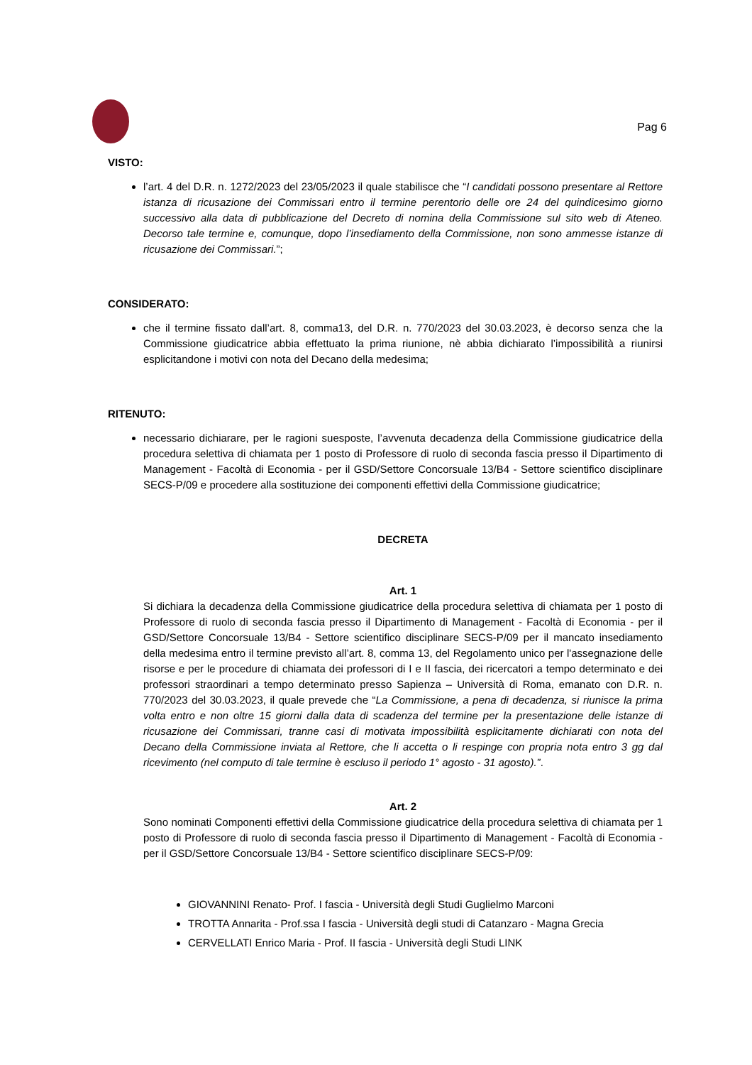Pag 6
VISTO:
l’art. 4 del D.R. n. 1272/2023 del 23/05/2023 il quale stabilisce che “I candidati possono presentare al Rettore istanza di ricusazione dei Commissari entro il termine perentorio delle ore 24 del quindicesimo giorno successivo alla data di pubblicazione del Decreto di nomina della Commissione sul sito web di Ateneo. Decorso tale termine e, comunque, dopo l’insediamento della Commissione, non sono ammesse istanze di ricusazione dei Commissari.”;
CONSIDERATO:
che il termine fissato dall’art. 8, comma13, del D.R. n. 770/2023 del 30.03.2023, è decorso senza che la Commissione giudicatrice abbia effettuato la prima riunione, nè abbia dichiarato l’impossibilità a riunirsi esplicitandone i motivi con nota del Decano della medesima;
RITENUTO:
necessario dichiarare, per le ragioni suesposte, l’avvenuta decadenza della Commissione giudicatrice della procedura selettiva di chiamata per 1 posto di Professore di ruolo di seconda fascia presso il Dipartimento di Management - Facoltà di Economia - per il GSD/Settore Concorsuale 13/B4 - Settore scientifico disciplinare SECS-P/09 e procedere alla sostituzione dei componenti effettivi della Commissione giudicatrice;
DECRETA
Art. 1
Si dichiara la decadenza della Commissione giudicatrice della procedura selettiva di chiamata per 1 posto di Professore di ruolo di seconda fascia presso il Dipartimento di Management - Facoltà di Economia - per il GSD/Settore Concorsuale 13/B4 - Settore scientifico disciplinare SECS-P/09 per il mancato insediamento della medesima entro il termine previsto all’art. 8, comma 13, del Regolamento unico per l'assegnazione delle risorse e per le procedure di chiamata dei professori di I e II fascia, dei ricercatori a tempo determinato e dei professori straordinari a tempo determinato presso Sapienza – Università di Roma, emanato con D.R. n. 770/2023 del 30.03.2023, il quale prevede che “La Commissione, a pena di decadenza, si riunisce la prima volta entro e non oltre 15 giorni dalla data di scadenza del termine per la presentazione delle istanze di ricusazione dei Commissari, tranne casi di motivata impossibilità esplicitamente dichiarati con nota del Decano della Commissione inviata al Rettore, che li accetta o li respinge con propria nota entro 3 gg dal ricevimento (nel computo di tale termine è escluso il periodo 1° agosto - 31 agosto).”.
Art. 2
Sono nominati Componenti effettivi della Commissione giudicatrice della procedura selettiva di chiamata per 1 posto di Professore di ruolo di seconda fascia presso il Dipartimento di Management - Facoltà di Economia - per il GSD/Settore Concorsuale 13/B4 - Settore scientifico disciplinare SECS-P/09:
GIOVANNINI Renato- Prof. I fascia - Università degli Studi Guglielmo Marconi
TROTTA Annarita - Prof.ssa I fascia - Università degli studi di Catanzaro - Magna Grecia
CERVELLATI Enrico Maria - Prof. II fascia - Università degli Studi LINK